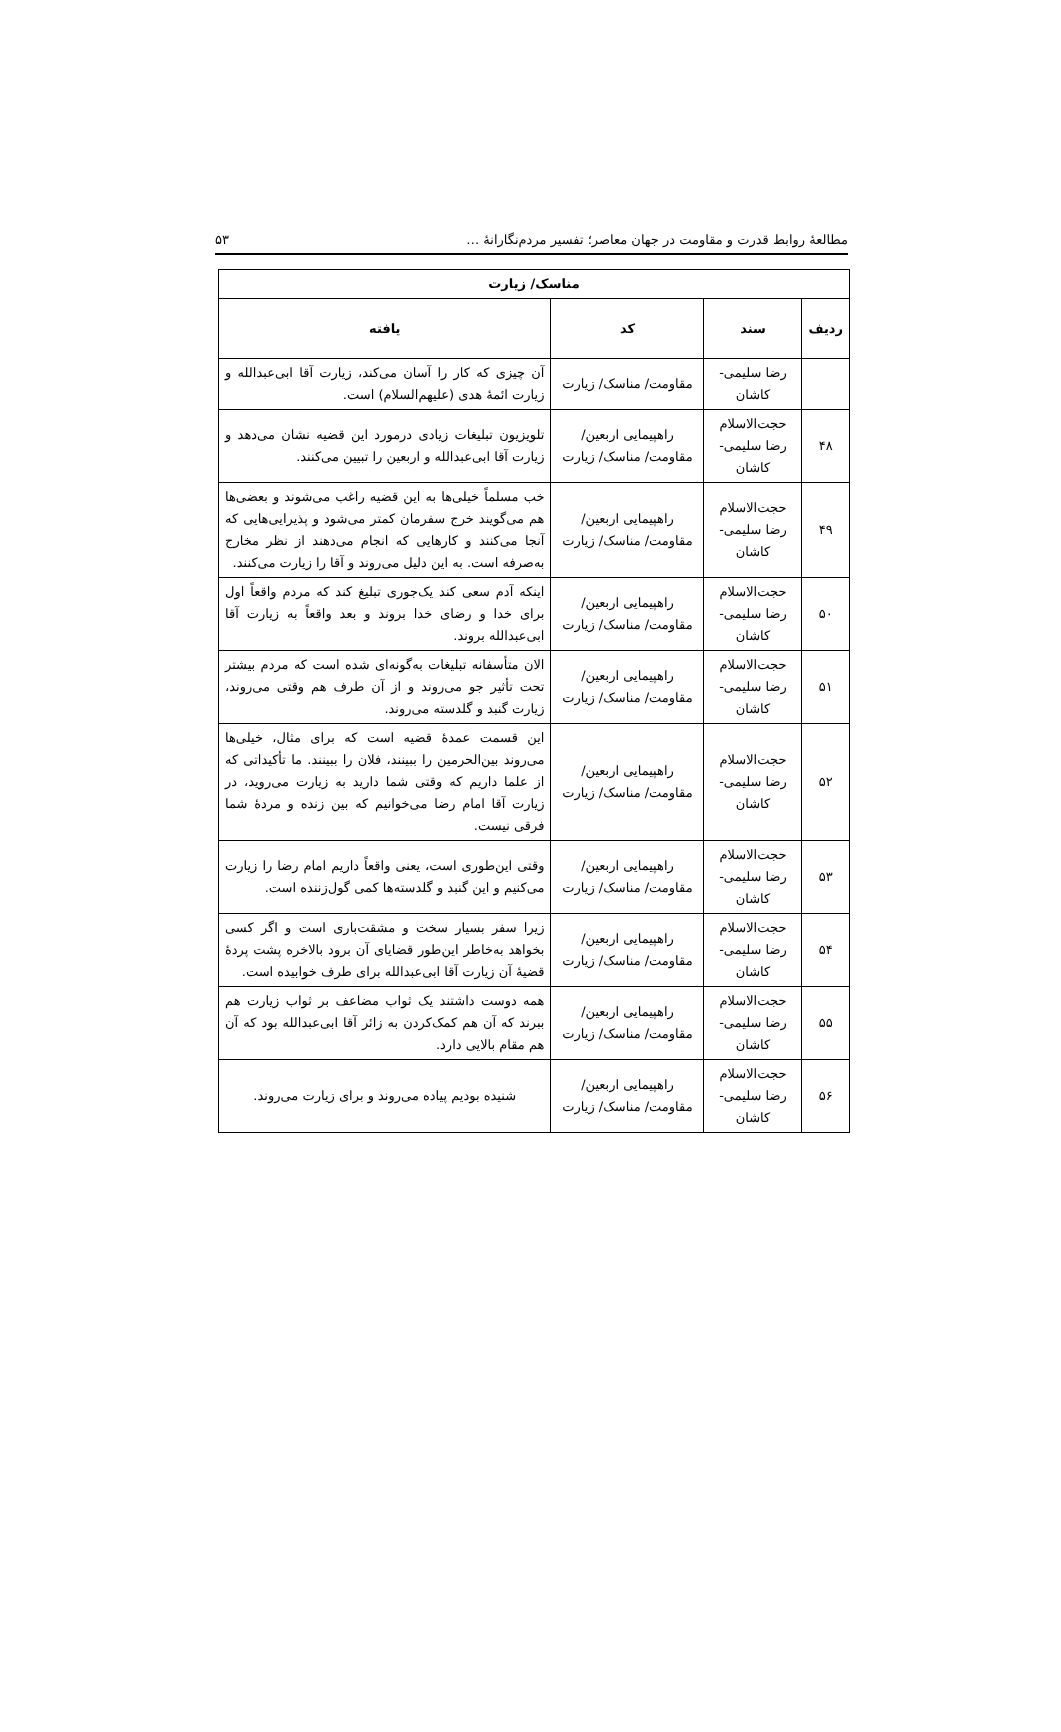مطالعهٔ روابط قدرت و مقاومت در جهان معاصر؛ تفسیر مردم‌نگارانهٔ … ۵۳
| مناسک/ زیارت | | | |
| --- | --- | --- | --- |
| ردیف | سند | کد | یافته |
| | رضا سلیمی- کاشان | مقاومت/ مناسک/ زیارت | آن چیزی که کار را آسان می‌کند، زیارت آقا ابی‌عبدالله و زیارت ائمهٔ هدی (علیهم‌السلام) است. |
| ۴۸ | حجت‌الاسلام رضا سلیمی- کاشان | راهپیمایی اربعین/ مقاومت/ مناسک/ زیارت | تلویزیون تبلیغات زیادی درمورد این قضیه نشان می‌دهد و زیارت آقا ابی‌عبدالله و اربعین را تبیین می‌کنند. |
| ۴۹ | حجت‌الاسلام رضا سلیمی- کاشان | راهپیمایی اربعین/ مقاومت/ مناسک/ زیارت | خب مسلماً خیلی‌ها به این قضیه راغب می‌شوند و بعضی‌ها هم می‌گویند خرج سفرمان کمتر می‌شود و پذیرایی‌هایی که آنجا می‌کنند و کارهایی که انجام می‌دهند از نظر مخارج به‌صرفه است. به این دلیل می‌روند و آقا را زیارت می‌کنند. |
| ۵۰ | حجت‌الاسلام رضا سلیمی- کاشان | راهپیمایی اربعین/ مقاومت/ مناسک/ زیارت | اینکه آدم سعی کند یک‌جوری تبلیغ کند که مردم واقعاً اول برای خدا و رضای خدا بروند و بعد واقعاً به زیارت آقا ابی‌عبدالله بروند. |
| ۵۱ | حجت‌الاسلام رضا سلیمی- کاشان | راهپیمایی اربعین/ مقاومت/ مناسک/ زیارت | الان متأسفانه تبلیغات به‌گونه‌ای شده است که مردم بیشتر تحت تأثیر جو می‌روند و از آن طرف هم وقتی می‌روند، زیارت گنبد و گلدسته می‌روند. |
| ۵۲ | حجت‌الاسلام رضا سلیمی- کاشان | راهپیمایی اربعین/ مقاومت/ مناسک/ زیارت | این قسمت عمدهٔ قضیه است که برای مثال، خیلی‌ها می‌روند بین‌الحرمین را ببینند، فلان را ببینند. ما تأکیداتی که از علما داریم که وقتی شما دارید به زیارت می‌روید، در زیارت آقا امام رضا می‌خوانیم که بین زنده و مردهٔ شما فرقی نیست. |
| ۵۳ | حجت‌الاسلام رضا سلیمی- کاشان | راهپیمایی اربعین/ مقاومت/ مناسک/ زیارت | وقتی این‌طوری است، یعنی واقعاً داریم امام رضا را زیارت می‌کنیم و این گنبد و گلدسته‌ها کمی گول‌زننده است. |
| ۵۴ | حجت‌الاسلام رضا سلیمی- کاشان | راهپیمایی اربعین/ مقاومت/ مناسک/ زیارت | زیرا سفر بسیار سخت و مشقت‌باری است و اگر کسی بخواهد به‌خاطر این‌طور قضایای آن برود بالاخره پشت پردهٔ قضیهٔ آن زیارت آقا ابی‌عبدالله برای طرف خوابیده است. |
| ۵۵ | حجت‌الاسلام رضا سلیمی- کاشان | راهپیمایی اربعین/ مقاومت/ مناسک/ زیارت | همه دوست داشتند یک ثواب مضاعف بر ثواب زیارت هم ببرند که آن هم کمک‌کردن به زائر آقا ابی‌عبدالله بود که آن هم مقام بالایی دارد. |
| ۵۶ | حجت‌الاسلام رضا سلیمی- کاشان | راهپیمایی اربعین/ مقاومت/ مناسک/ زیارت | شنیده بودیم پیاده می‌روند و برای زیارت می‌روند. |